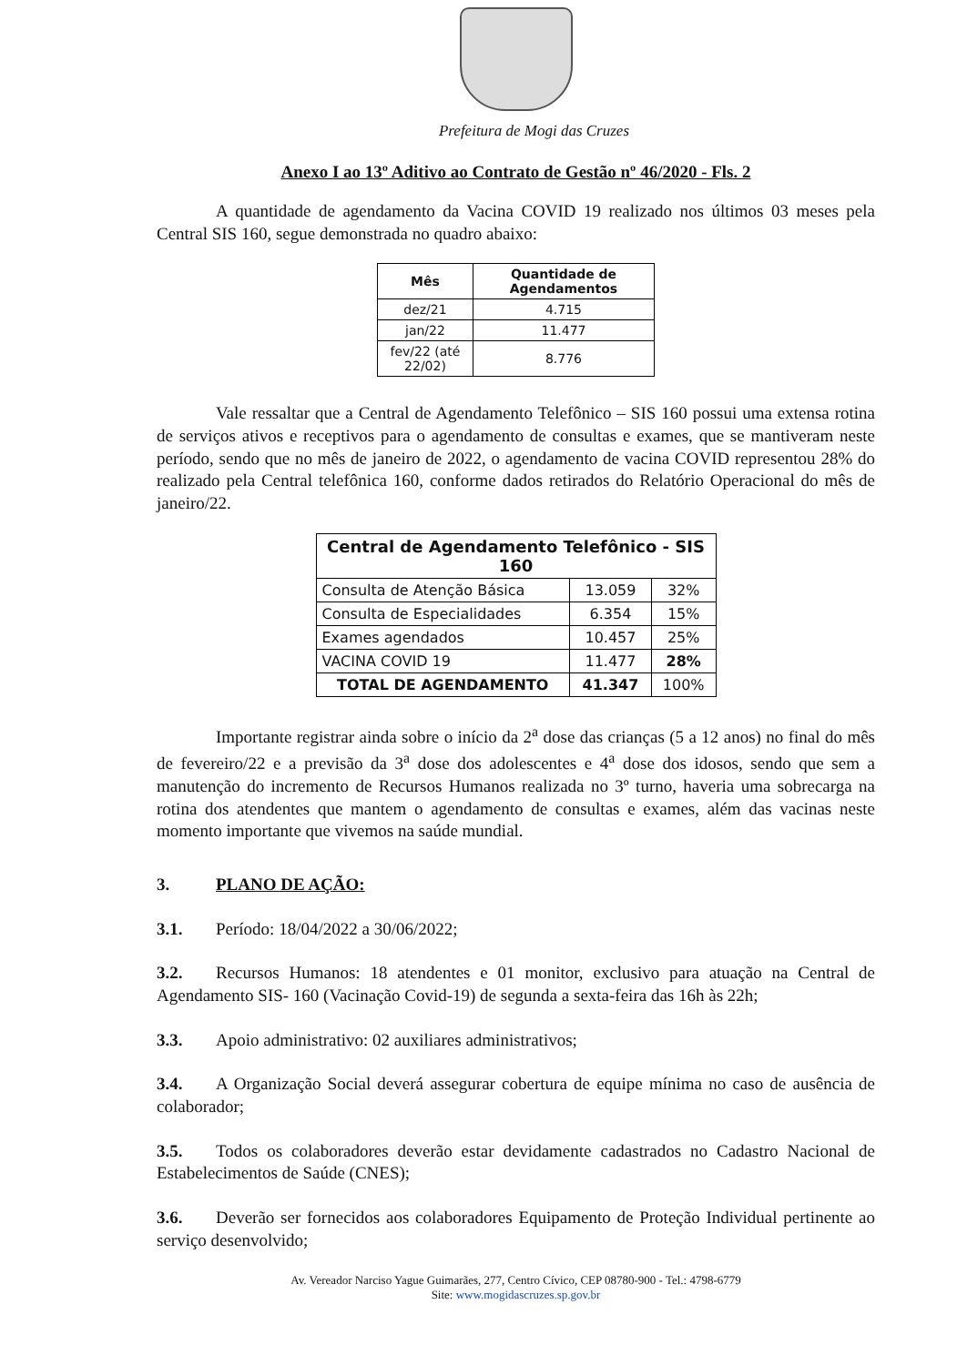Prefeitura de Mogi das Cruzes
Anexo I ao 13º Aditivo ao Contrato de Gestão nº 46/2020 - Fls. 2
A quantidade de agendamento da Vacina COVID 19 realizado nos últimos 03 meses pela Central SIS 160, segue demonstrada no quadro abaixo:
| Mês | Quantidade de Agendamentos |
| --- | --- |
| dez/21 | 4.715 |
| jan/22 | 11.477 |
| fev/22 (até 22/02) | 8.776 |
Vale ressaltar que a Central de Agendamento Telefônico – SIS 160 possui uma extensa rotina de serviços ativos e receptivos para o agendamento de consultas e exames, que se mantiveram neste período, sendo que no mês de janeiro de 2022, o agendamento de vacina COVID representou 28% do realizado pela Central telefônica 160, conforme dados retirados do Relatório Operacional do mês de janeiro/22.
| Central de Agendamento Telefônico - SIS 160 | | |
| --- | --- | --- |
| Consulta de Atenção Básica | 13.059 | 32% |
| Consulta de Especialidades | 6.354 | 15% |
| Exames agendados | 10.457 | 25% |
| VACINA COVID 19 | 11.477 | 28% |
| TOTAL DE AGENDAMENTO | 41.347 | 100% |
Importante registrar ainda sobre o início da 2<sup>a</sup> dose das crianças (5 a 12 anos) no final do mês de fevereiro/22 e a previsão da 3<sup>a</sup> dose dos adolescentes e 4<sup>a</sup> dose dos idosos, sendo que sem a manutenção do incremento de Recursos Humanos realizada no 3º turno, haveria uma sobrecarga na rotina dos atendentes que mantem o agendamento de consultas e exames, além das vacinas neste momento importante que vivemos na saúde mundial.
3. PLANO DE AÇÃO:
3.1. Período: 18/04/2022 a 30/06/2022;
3.2. Recursos Humanos: 18 atendentes e 01 monitor, exclusivo para atuação na Central de Agendamento SIS- 160 (Vacinação Covid-19) de segunda a sexta-feira das 16h às 22h;
3.3. Apoio administrativo: 02 auxiliares administrativos;
3.4. A Organização Social deverá assegurar cobertura de equipe mínima no caso de ausência de colaborador;
3.5. Todos os colaboradores deverão estar devidamente cadastrados no Cadastro Nacional de Estabelecimentos de Saúde (CNES);
3.6. Deverão ser fornecidos aos colaboradores Equipamento de Proteção Individual pertinente ao serviço desenvolvido;
Av. Vereador Narciso Yague Guimarães, 277, Centro Cívico, CEP 08780-900 - Tel.: 4798-6779
Site: www.mogidascruzes.sp.gov.br